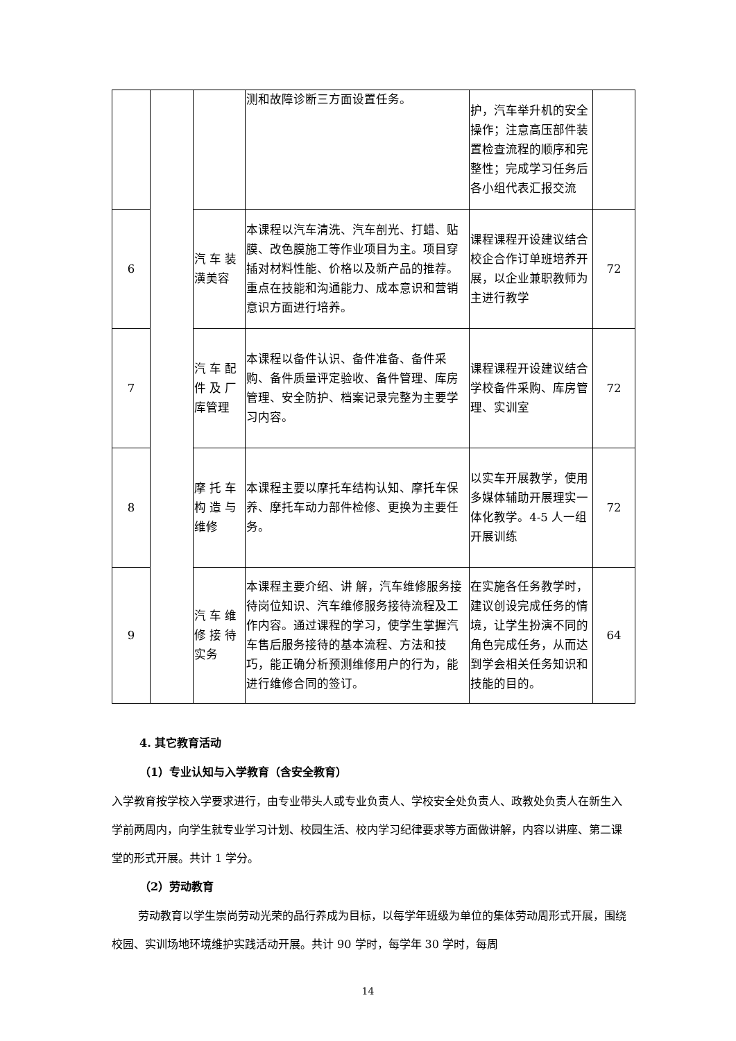| | | | 测和故障诊断三方面设置任务。 | 护，汽车举升机的安全操作；注意高压部件装置检查流程的顺序和完整性；完成学习任务后各小组代表汇报交流 | |
| 6 | | 汽 车 装潢美容 | 本课程以汽车清洗、汽车剖光、打蜡、贴膜、改色膜施工等作业项目为主。项目穿插对材料性能、价格以及新产品的推荐。重点在技能和沟通能力、成本意识和营销意识方面进行培养。 | 课程课程开设建议结合校企合作订单班培养开展，以企业兼职教师为主进行教学 | 72 |
| 7 | | 汽 车 配件 及 厂库管理 | 本课程以备件认识、备件准备、备件采购、备件质量评定验收、备件管理、库房管理、安全防护、档案记录完整为主要学习内容。 | 课程课程开设建议结合学校备件采购、库房管理、实训室 | 72 |
| 8 | | 摩 托 车构 造 与维修 | 本课程主要以摩托车结构认知、摩托车保养、摩托车动力部件检修、更换为主要任务。 | 以实车开展教学，使用多媒体辅助开展理实一体化教学。4-5 人一组开展训练 | 72 |
| 9 | | 汽 车 维修 接 待实务 | 本课程主要介绍、讲 解，汽车维修服务接待岗位知识、汽车维修服务接待流程及工作内容。通过课程的学习，使学生掌握汽车售后服务接待的基本流程、方法和技巧，能正确分析预测维修用户的行为，能进行维修合同的签订。 | 在实施各任务教学时，建议创设完成任务的情境，让学生扮演不同的角色完成任务，从而达到学会相关任务知识和技能的目的。 | 64 |
4. 其它教育活动
（1）专业认知与入学教育（含安全教育）
入学教育按学校入学要求进行，由专业带头人或专业负责人、学校安全处负责人、政教处负责人在新生入学前两周内，向学生就专业学习计划、校园生活、校内学习纪律要求等方面做讲解，内容以讲座、第二课堂的形式开展。共计 1 学分。
（2）劳动教育
劳动教育以学生崇尚劳动光荣的品行养成为目标，以每学年班级为单位的集体劳动周形式开展，围绕校园、实训场地环境维护实践活动开展。共计 90 学时，每学年 30 学时，每周
14